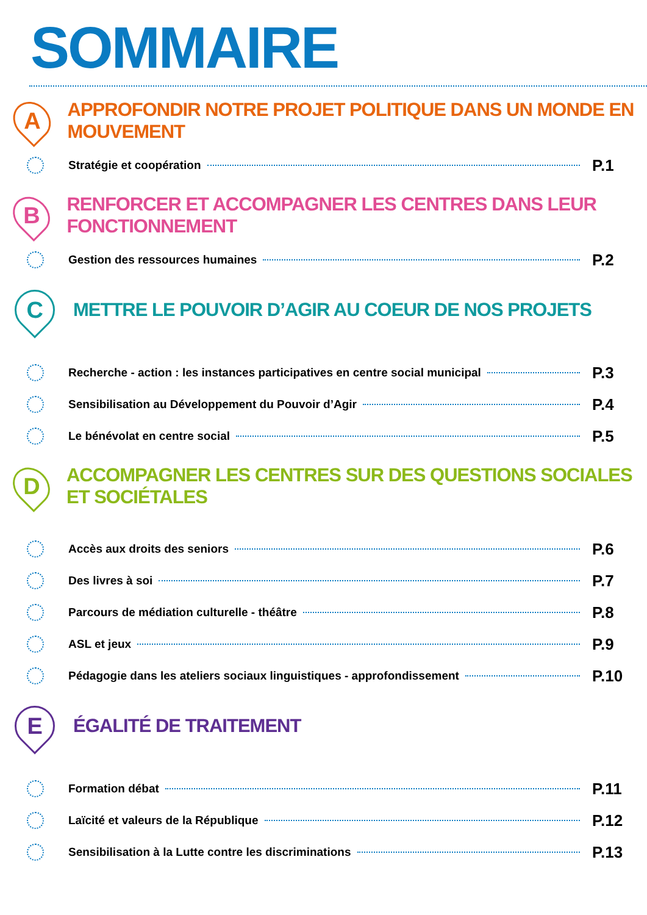SOMMAIRE
A
APPROFONDIR NOTRE PROJET POLITIQUE DANS UN MONDE EN MOUVEMENT
Stratégie et coopération P.1
B
RENFORCER ET ACCOMPAGNER LES CENTRES DANS LEUR FONCTIONNEMENT
Gestion des ressources humaines P.2
C
METTRE LE POUVOIR D’AGIR AU COEUR DE NOS PROJETS
Recherche - action : les instances participatives en centre social municipal P.3
Sensibilisation au Développement du Pouvoir d’Agir P.4
Le bénévolat en centre social P.5
D
ACCOMPAGNER LES CENTRES SUR DES QUESTIONS SOCIALES ET SOCIÉTALES
Accès aux droits des seniors P.6
Des livres à soi P.7
Parcours de médiation culturelle - théâtre P.8
ASL et jeux P.9
Pédagogie dans les ateliers sociaux linguistiques - approfondissement P.10
E
ÉGALITÉ DE TRAITEMENT
Formation débat P.11
Laïcité et valeurs de la République P.12
Sensibilisation à la Lutte contre les discriminations P.13